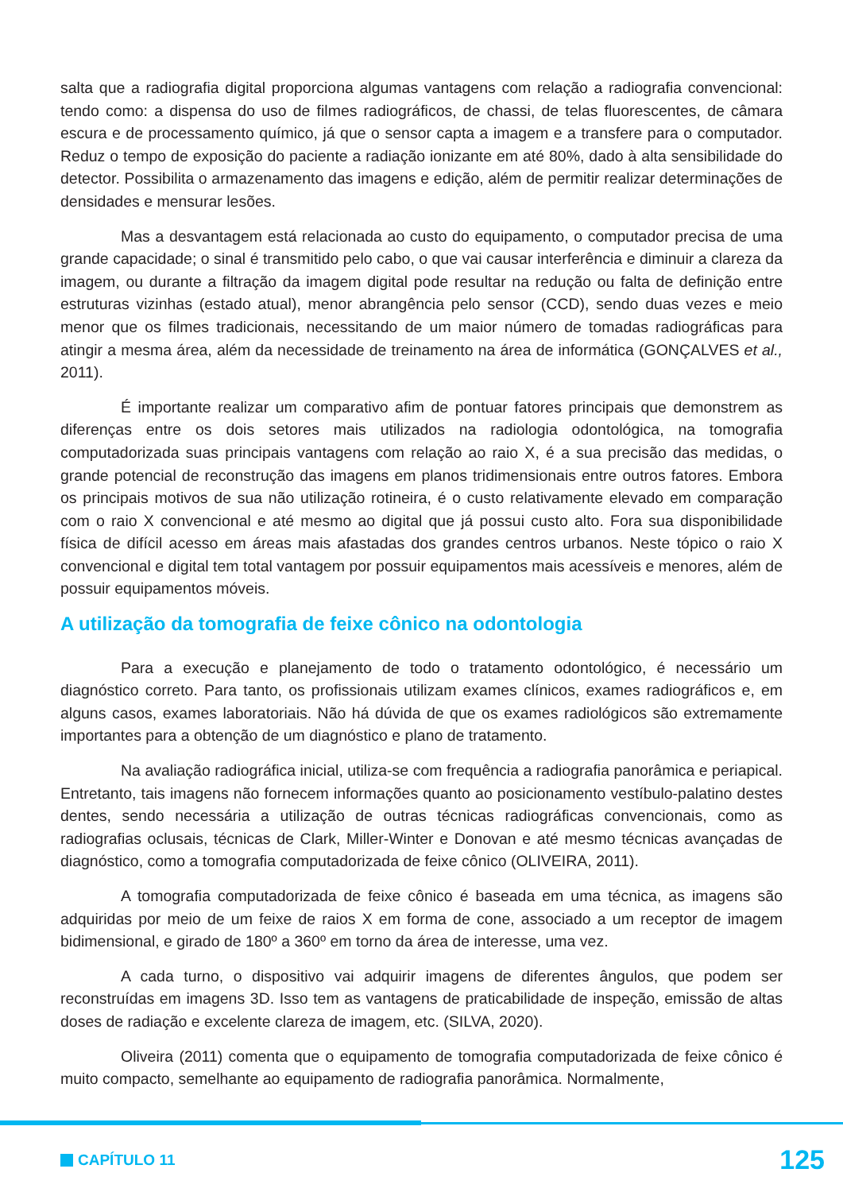salta que a radiografia digital proporciona algumas vantagens com relação a radiografia convencional: tendo como: a dispensa do uso de filmes radiográficos, de chassi, de telas fluorescentes, de câmara escura e de processamento químico, já que o sensor capta a imagem e a transfere para o computador. Reduz o tempo de exposição do paciente a radiação ionizante em até 80%, dado à alta sensibilidade do detector. Possibilita o armazenamento das imagens e edição, além de permitir realizar determinações de densidades e mensurar lesões.
Mas a desvantagem está relacionada ao custo do equipamento, o computador precisa de uma grande capacidade; o sinal é transmitido pelo cabo, o que vai causar interferência e diminuir a clareza da imagem, ou durante a filtração da imagem digital pode resultar na redução ou falta de definição entre estruturas vizinhas (estado atual), menor abrangência pelo sensor (CCD), sendo duas vezes e meio menor que os filmes tradicionais, necessitando de um maior número de tomadas radiográficas para atingir a mesma área, além da necessidade de treinamento na área de informática (GONÇALVES et al., 2011).
É importante realizar um comparativo afim de pontuar fatores principais que demonstrem as diferenças entre os dois setores mais utilizados na radiologia odontológica, na tomografia computadorizada suas principais vantagens com relação ao raio X, é a sua precisão das medidas, o grande potencial de reconstrução das imagens em planos tridimensionais entre outros fatores. Embora os principais motivos de sua não utilização rotineira, é o custo relativamente elevado em comparação com o raio X convencional e até mesmo ao digital que já possui custo alto. Fora sua disponibilidade física de difícil acesso em áreas mais afastadas dos grandes centros urbanos. Neste tópico o raio X convencional e digital tem total vantagem por possuir equipamentos mais acessíveis e menores, além de possuir equipamentos móveis.
A utilização da tomografia de feixe cônico na odontologia
Para a execução e planejamento de todo o tratamento odontológico, é necessário um diagnóstico correto. Para tanto, os profissionais utilizam exames clínicos, exames radiográficos e, em alguns casos, exames laboratoriais. Não há dúvida de que os exames radiológicos são extremamente importantes para a obtenção de um diagnóstico e plano de tratamento.
Na avaliação radiográfica inicial, utiliza-se com frequência a radiografia panorâmica e periapical. Entretanto, tais imagens não fornecem informações quanto ao posicionamento vestíbulo-palatino destes dentes, sendo necessária a utilização de outras técnicas radiográficas convencionais, como as radiografias oclusais, técnicas de Clark, Miller-Winter e Donovan e até mesmo técnicas avançadas de diagnóstico, como a tomografia computadorizada de feixe cônico (OLIVEIRA, 2011).
A tomografia computadorizada de feixe cônico é baseada em uma técnica, as imagens são adquiridas por meio de um feixe de raios X em forma de cone, associado a um receptor de imagem bidimensional, e girado de 180º a 360º em torno da área de interesse, uma vez.
A cada turno, o dispositivo vai adquirir imagens de diferentes ângulos, que podem ser reconstruídas em imagens 3D. Isso tem as vantagens de praticabilidade de inspeção, emissão de altas doses de radiação e excelente clareza de imagem, etc. (SILVA, 2020).
Oliveira (2011) comenta que o equipamento de tomografia computadorizada de feixe cônico é muito compacto, semelhante ao equipamento de radiografia panorâmica. Normalmente,
CAPÍTULO 11 125